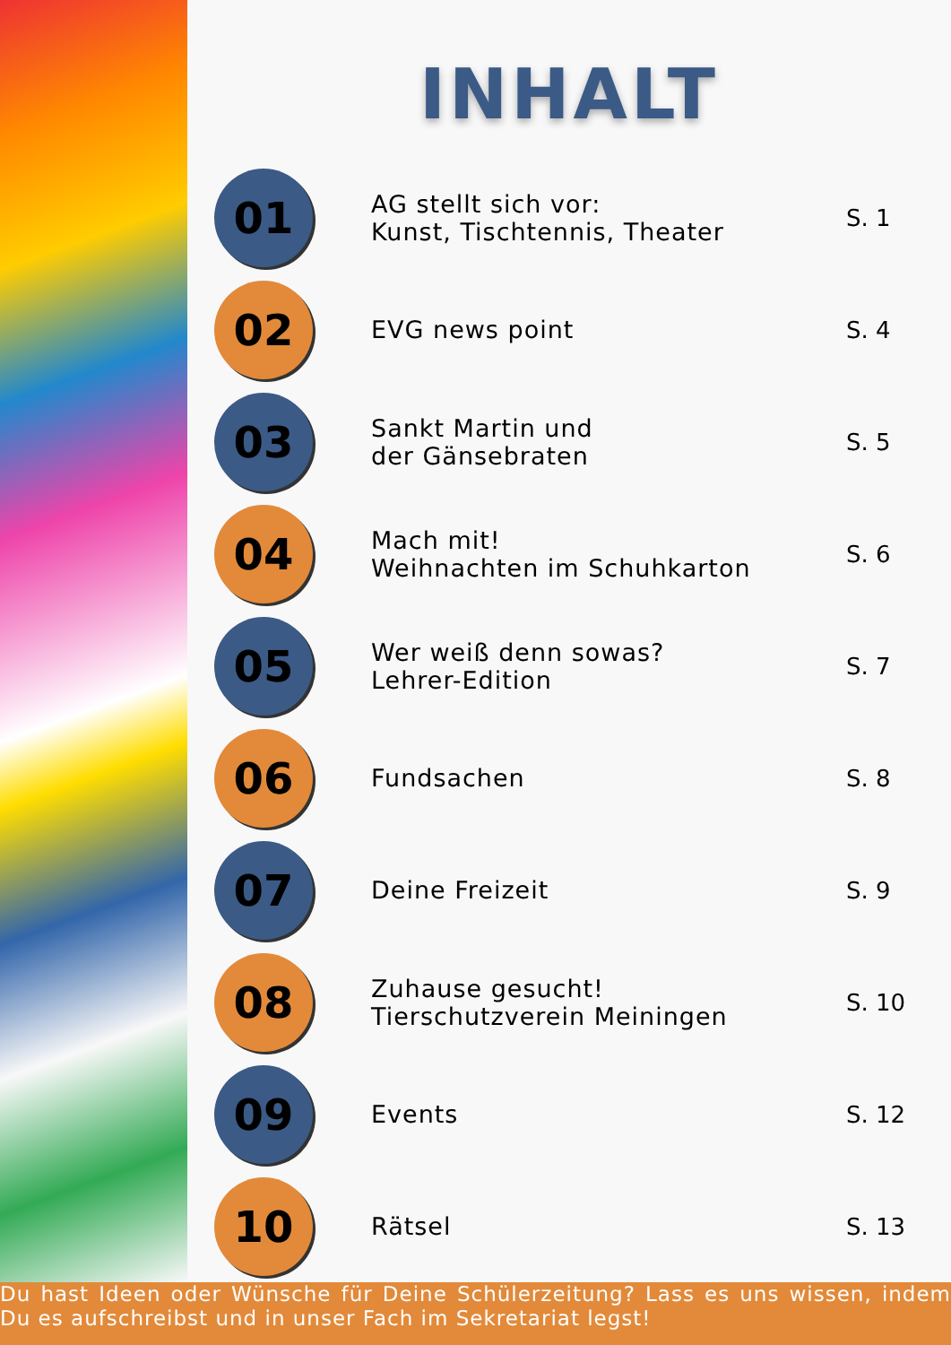INHALT
01
AG stellt sich vor:
Kunst, Tischtennis, Theater
S. 1
02
EVG news point
S. 4
03
Sankt Martin und
der Gänsebraten
S. 5
04
Mach mit!
Weihnachten im Schuhkarton
S. 6
05
Wer weiß denn sowas?
Lehrer-Edition
S. 7
06
Fundsachen
S. 8
07
Deine Freizeit
S. 9
08
Zuhause gesucht!
Tierschutzverein Meiningen
S. 10
09
Events
S. 12
10
Rätsel
S. 13
Du hast Ideen oder Wünsche für Deine Schülerzeitung? Lass es uns wissen, indem Du es aufschreibst und in unser Fach im Sekretariat legst!